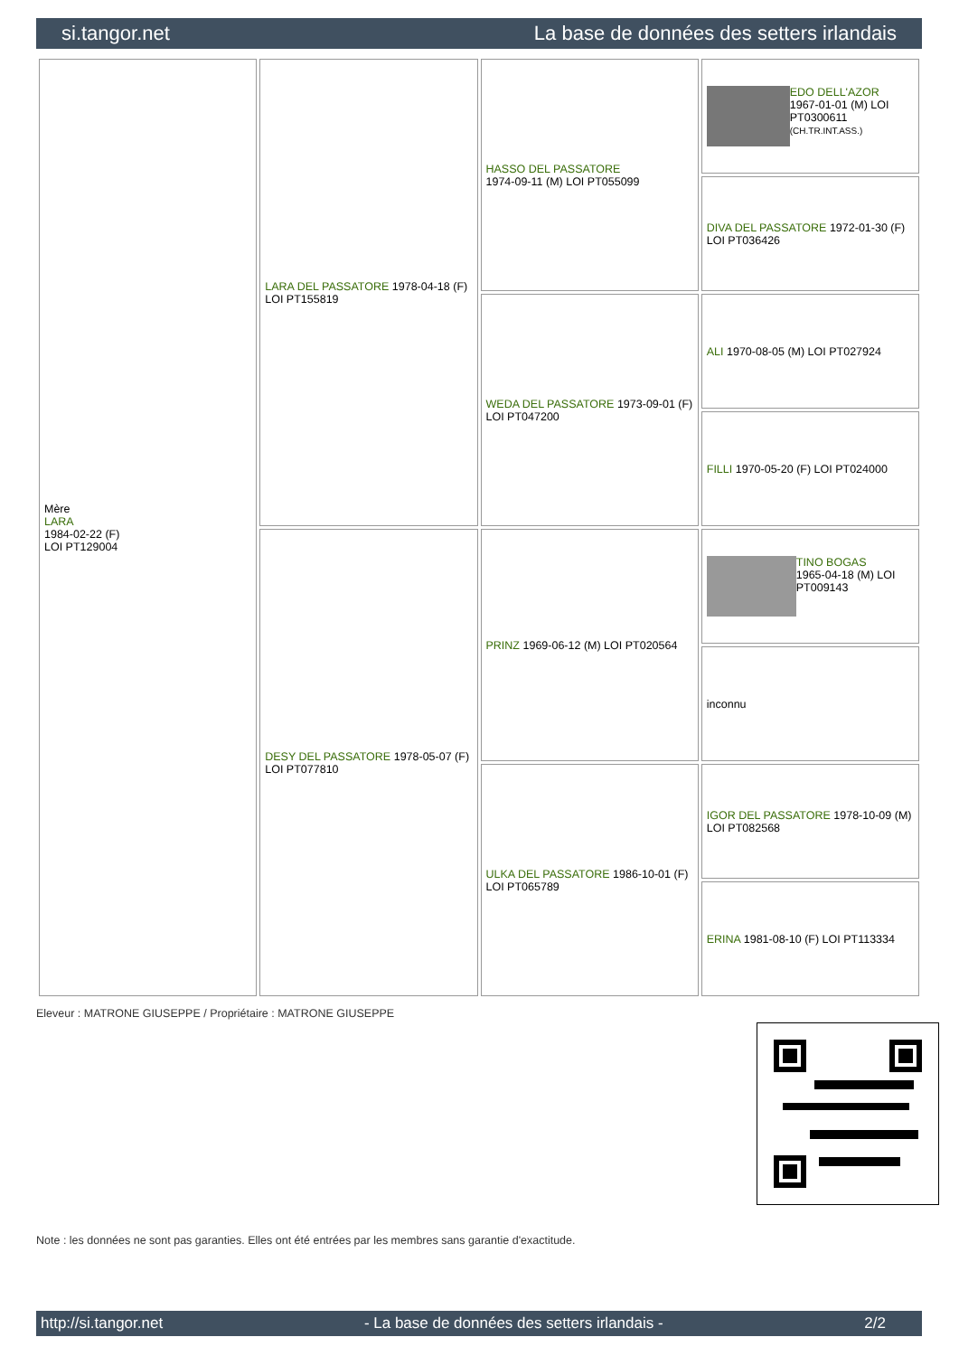si.tangor.net La base de données des setters irlandais
| Mère LARA 1984-02-22 (F) LOI PT129004 | LARA DEL PASSATORE 1978-04-18 (F) LOI PT155819 | HASSO DEL PASSATORE 1974-09-11 (M) LOI PT055099 | EDO DELL'AZOR 1967-01-01 (M) LOI PT0300611 (CH.TR.INT.ASS.) |
| | | | DIVA DEL PASSATORE 1972-01-30 (F) LOI PT036426 |
| | | WEDA DEL PASSATORE 1973-09-01 (F) LOI PT047200 | ALI 1970-08-05 (M) LOI PT027924 |
| | | | FILLI 1970-05-20 (F) LOI PT024000 |
| | DESY DEL PASSATORE 1978-05-07 (F) LOI PT077810 | PRINZ 1969-06-12 (M) LOI PT020564 | TINO BOGAS 1965-04-18 (M) LOI PT009143 |
| | | | inconnu |
| | | ULKA DEL PASSATORE 1986-10-01 (F) LOI PT065789 | IGOR DEL PASSATORE 1978-10-09 (M) LOI PT082568 |
| | | | ERINA 1981-08-10 (F) LOI PT113334 |
Eleveur : MATRONE GIUSEPPE / Propriétaire : MATRONE GIUSEPPE
Note : les données ne sont pas garanties. Elles ont été entrées par les membres sans garantie d'exactitude.
http://si.tangor.net - La base de données des setters irlandais - 2/2